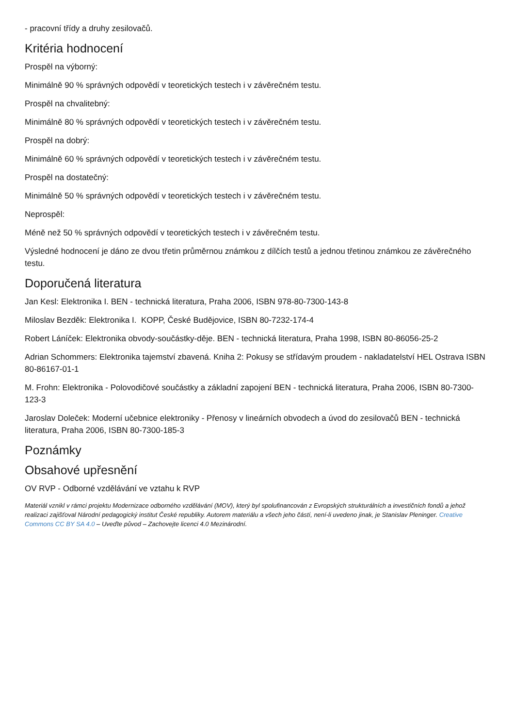- pracovní třídy a druhy zesilovačů.
Kritéria hodnocení
Prospěl na výborný:
Minimálně 90 % správných odpovědí v teoretických testech i v závěrečném testu.
Prospěl na chvalitebný:
Minimálně 80 % správných odpovědí v teoretických testech i v závěrečném testu.
Prospěl na dobrý:
Minimálně 60 % správných odpovědí v teoretických testech i v závěrečném testu.
Prospěl na dostatečný:
Minimálně 50 % správných odpovědí v teoretických testech i v závěrečném testu.
Neprospěl:
Méně než 50 % správných odpovědí v teoretických testech i v závěrečném testu.
Výsledné hodnocení je dáno ze dvou třetin průměrnou známkou z dílčích testů a jednou třetinou známkou ze závěrečného testu.
Doporučená literatura
Jan Kesl: Elektronika I. BEN - technická literatura, Praha 2006, ISBN 978-80-7300-143-8
Miloslav Bezděk: Elektronika I. KOPP, České Budějovice, ISBN 80-7232-174-4
Robert Láníček: Elektronika obvody-součástky-děje. BEN - technická literatura, Praha 1998, ISBN 80-86056-25-2
Adrian Schommers: Elektronika tajemství zbavená. Kniha 2: Pokusy se střídavým proudem - nakladatelství HEL Ostrava ISBN 80-86167-01-1
M. Frohn: Elektronika - Polovodičové součástky a základní zapojení BEN - technická literatura, Praha 2006, ISBN 80-7300-123-3
Jaroslav Doleček: Moderní učebnice elektroniky - Přenosy v lineárních obvodech a úvod do zesilovačů BEN - technická literatura, Praha 2006, ISBN 80-7300-185-3
Poznámky
Obsahové upřesnění
OV RVP - Odborné vzdělávání ve vztahu k RVP
Materiál vznikl v rámci projektu Modernizace odborného vzdělávání (MOV), který byl spolufinancován z Evropských strukturálních a investičních fondů a jehož realizaci zajišťoval Národní pedagogický institut České republiky. Autorem materiálu a všech jeho částí, není-li uvedeno jinak, je Stanislav Pleninger. Creative Commons CC BY SA 4.0 – Uveďte původ – Zachovejte licenci 4.0 Mezinárodní.